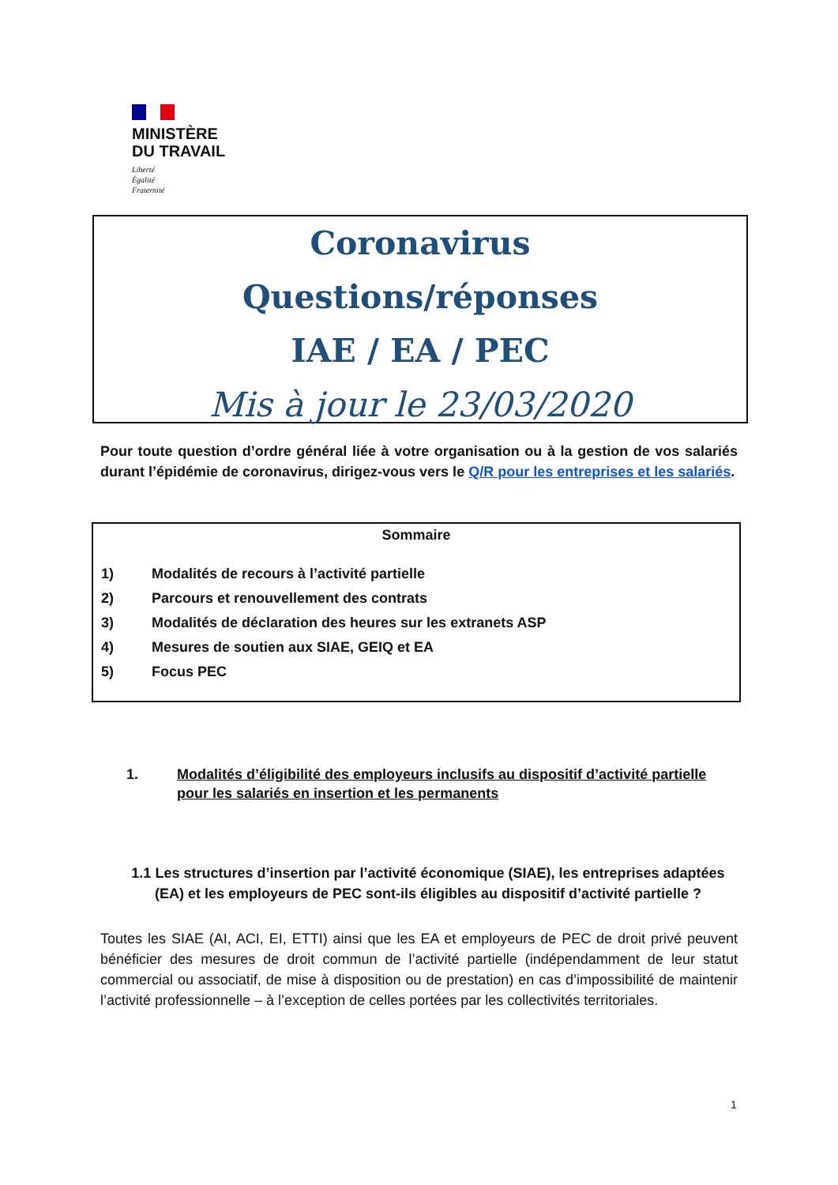MINISTÈRE
DU TRAVAIL
Liberté
Égalité
Fraternité
Coronavirus
Questions/réponses
IAE / EA / PEC
Mis à jour le 23/03/2020
Pour toute question d’ordre général liée à votre organisation ou à la gestion de vos salariés durant l’épidémie de coronavirus, dirigez-vous vers le Q/R pour les entreprises et les salariés.
Sommaire
1) Modalités de recours à l’activité partielle
2) Parcours et renouvellement des contrats
3) Modalités de déclaration des heures sur les extranets ASP
4) Mesures de soutien aux SIAE, GEIQ et EA
5) Focus PEC
1. Modalités d’éligibilité des employeurs inclusifs au dispositif d’activité partielle pour les salariés en insertion et les permanents
1.1 Les structures d’insertion par l’activité économique (SIAE), les entreprises adaptées (EA) et les employeurs de PEC sont-ils éligibles au dispositif d’activité partielle ?
Toutes les SIAE (AI, ACI, EI, ETTI) ainsi que les EA et employeurs de PEC de droit privé peuvent bénéficier des mesures de droit commun de l’activité partielle (indépendamment de leur statut commercial ou associatif, de mise à disposition ou de prestation) en cas d’impossibilité de maintenir l’activité professionnelle – à l’exception de celles portées par les collectivités territoriales.
1